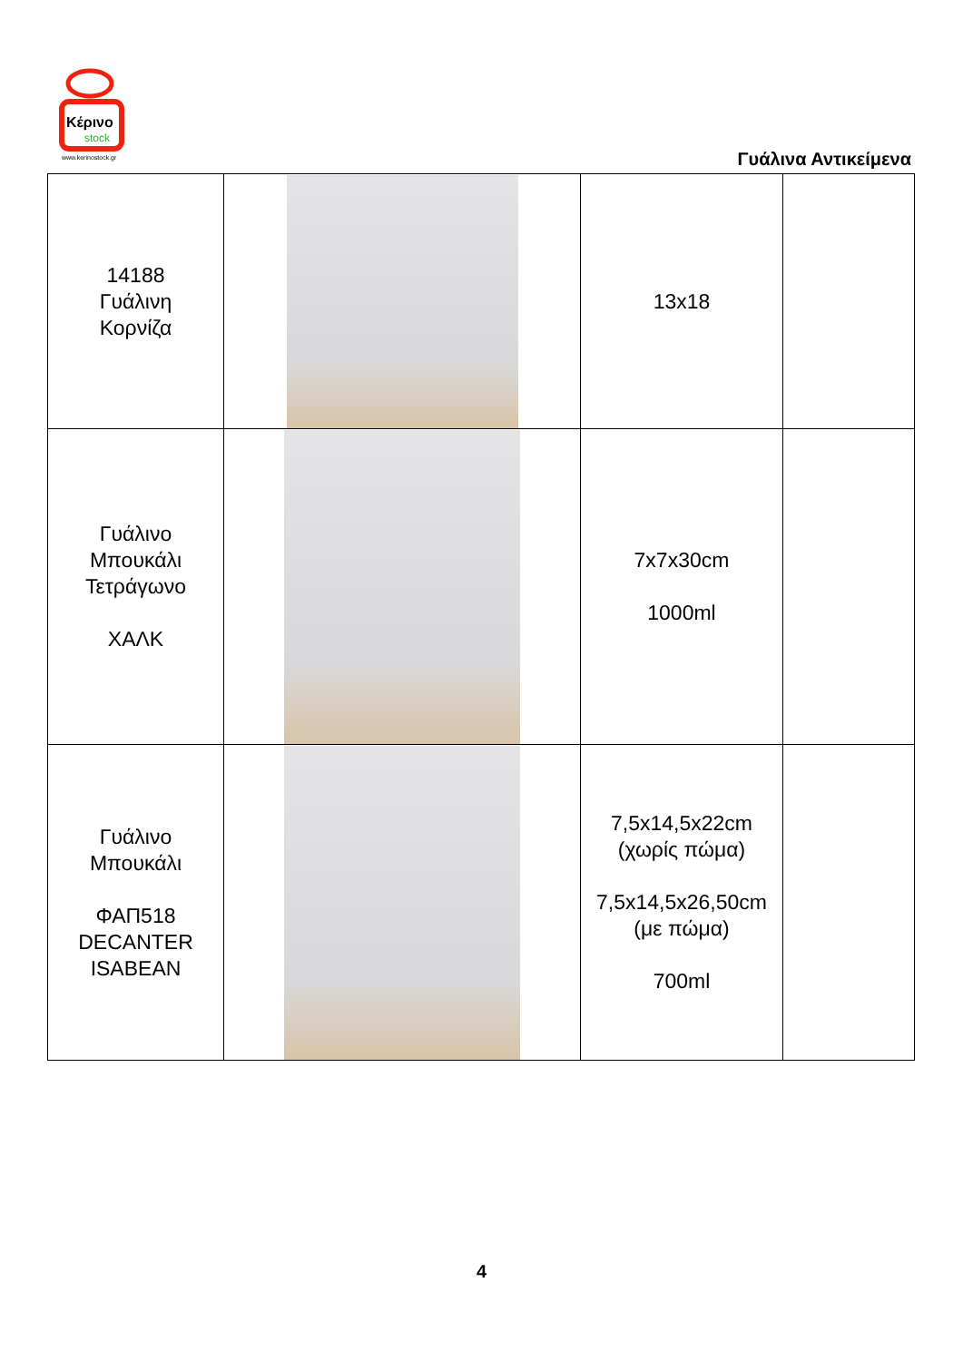Κέρινο
stock
www.kerinostock.gr
Γυάλινα Αντικείμενα
| 14188 Γυάλινη Κορνίζα | | 13x18 | |
| Γυάλινο Μπουκάλι Τετράγωνο ΧΑΛΚ | | 7x7x30cm 1000ml | |
| Γυάλινο Μπουκάλι ΦΑΠ518 DECANTER ISABEAN | | 7,5x14,5x22cm (χωρίς πώμα) 7,5x14,5x26,50cm (με πώμα) 700ml | |
4